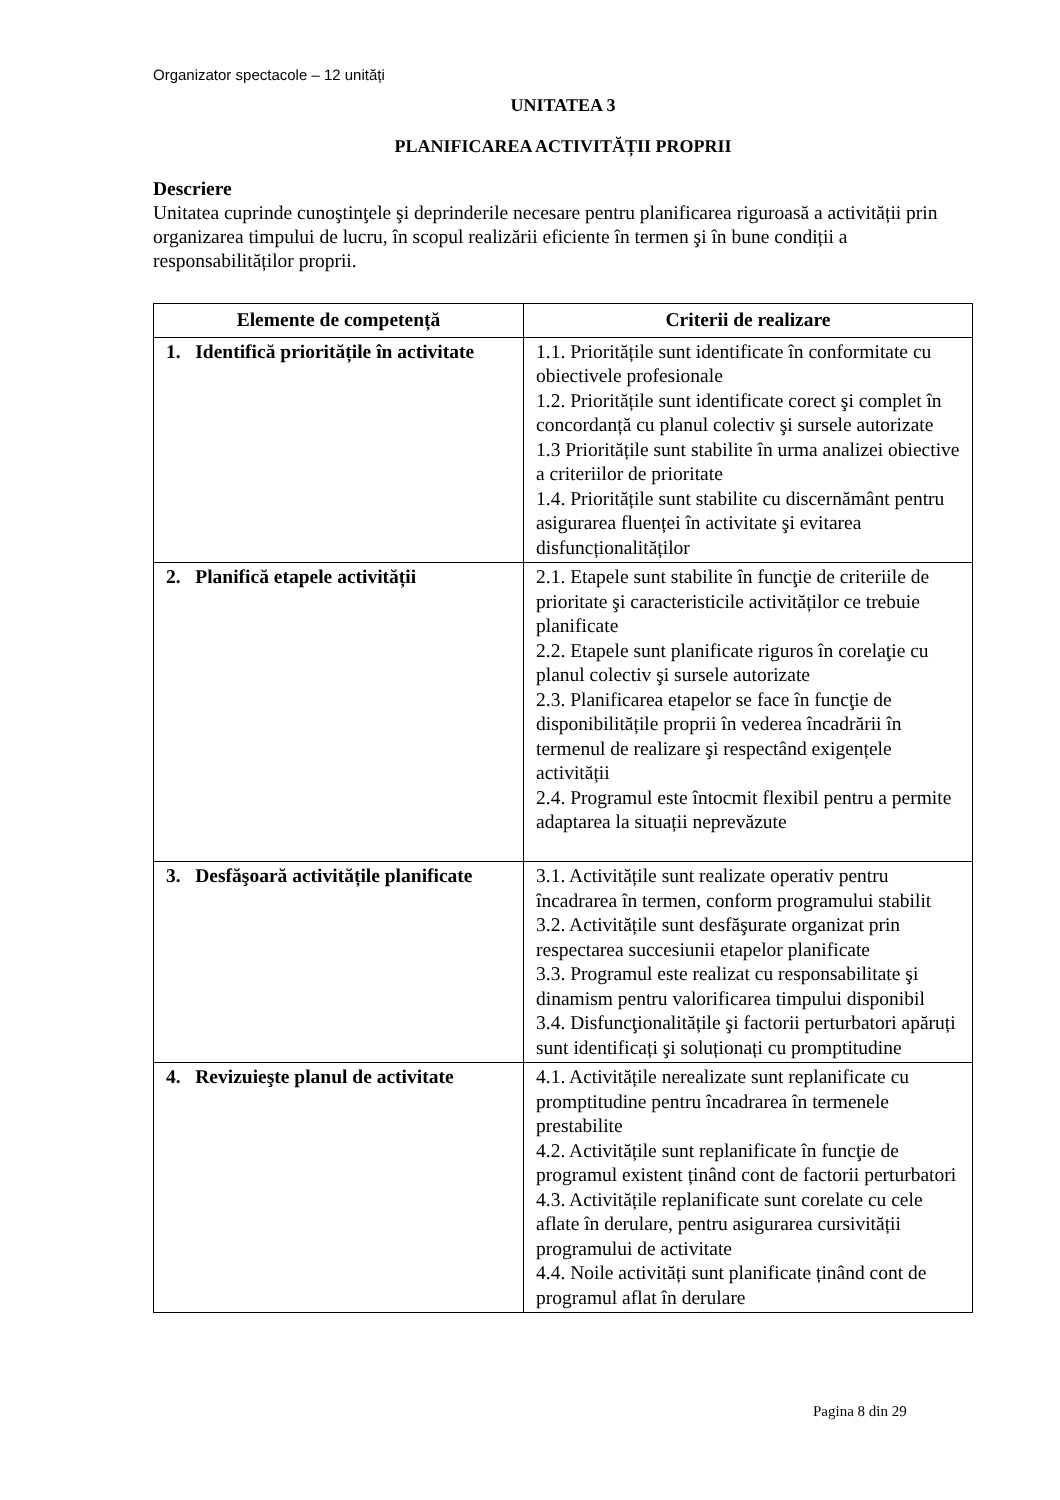Organizator spectacole – 12 unități
UNITATEA 3
PLANIFICAREA ACTIVITĂȚII PROPRII
Descriere
Unitatea cuprinde cunoştinţele şi deprinderile necesare pentru planificarea riguroasă a activității prin organizarea timpului de lucru, în scopul realizării eficiente în termen şi în bune condiții a responsabilităților proprii.
| Elemente de competență | Criterii de realizare |
| --- | --- |
| 1. Identifică prioritățile în activitate | 1.1. Prioritățile sunt identificate în conformitate cu obiectivele profesionale 1.2. Prioritățile sunt identificate corect şi complet în concordanță cu planul colectiv şi sursele autorizate 1.3 Prioritățile sunt stabilite în urma analizei obiective a criteriilor de prioritate 1.4. Prioritățile sunt stabilite cu discernământ pentru asigurarea fluenței în activitate şi evitarea disfuncționalităților |
| 2. Planifică etapele activității | 2.1. Etapele sunt stabilite în funcţie de criteriile de prioritate şi caracteristicile activităților ce trebuie planificate 2.2. Etapele sunt planificate riguros în corelaţie cu planul colectiv şi sursele autorizate 2.3. Planificarea etapelor se face în funcţie de disponibilitățile proprii în vederea încadrării în termenul de realizare şi respectând exigențele activității 2.4. Programul este întocmit flexibil pentru a permite adaptarea la situații neprevăzute |
| 3. Desfăşoară activitățile planificate | 3.1. Activitățile sunt realizate operativ pentru încadrarea în termen, conform programului stabilit 3.2. Activitățile sunt desfăşurate organizat prin respectarea succesiunii etapelor planificate 3.3. Programul este realizat cu responsabilitate şi dinamism pentru valorificarea timpului disponibil 3.4. Disfuncţionalitățile şi factorii perturbatori apăruți sunt identificați şi soluționați cu promptitudine |
| 4. Revizuieşte planul de activitate | 4.1. Activitățile nerealizate sunt replanificate cu promptitudine pentru încadrarea în termenele prestabilite 4.2. Activitățile sunt replanificate în funcţie de programul existent ținând cont de factorii perturbatori 4.3. Activitățile replanificate sunt corelate cu cele aflate în derulare, pentru asigurarea cursivității programului de activitate 4.4. Noile activități sunt planificate ținând cont de programul aflat în derulare |
Pagina 8 din 29